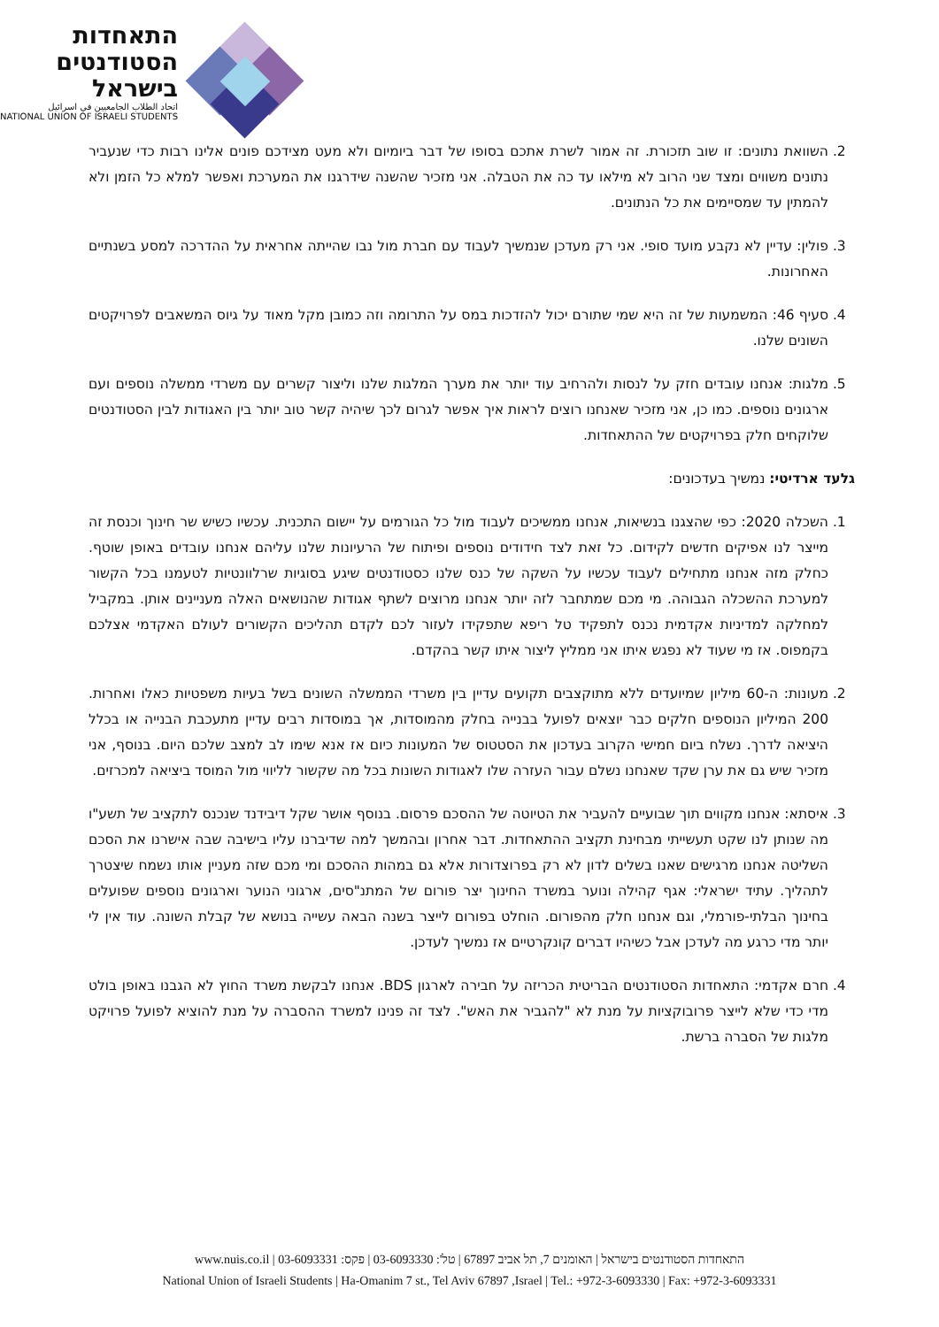התאחדות
הסטודנטים
בישראל
اتحاد الطلاب الجامعيين في اسرائيل
NATIONAL UNION OF ISRAELI STUDENTS
2. השוואת נתונים: זו שוב תזכורת. זה אמור לשרת אתכם בסופו של דבר ביומיום ולא מעט מצידכם פונים אלינו רבות כדי שנעביר נתונים משווים ומצד שני הרוב לא מילאו עד כה את הטבלה. אני מזכיר שהשנה שידרגנו את המערכת ואפשר למלא כל הזמן ולא להמתין עד שמסיימים את כל הנתונים.
3. פולין: עדיין לא נקבע מועד סופי. אני רק מעדכן שנמשיך לעבוד עם חברת מול נבו שהייתה אחראית על ההדרכה למסע בשנתיים האחרונות.
4. סעיף 46: המשמעות של זה היא שמי שתורם יכול להזדכות במס על התרומה וזה כמובן מקל מאוד על גיוס המשאבים לפרויקטים השונים שלנו.
5. מלגות: אנחנו עובדים חזק על לנסות ולהרחיב עוד יותר את מערך המלגות שלנו וליצור קשרים עם משרדי ממשלה נוספים ועם ארגונים נוספים. כמו כן, אני מזכיר שאנחנו רוצים לראות איך אפשר לגרום לכך שיהיה קשר טוב יותר בין האגודות לבין הסטודנטים שלוקחים חלק בפרויקטים של ההתאחדות.
גלעד ארדיטי: נמשיך בעדכונים:
1. השכלה 2020: כפי שהצגנו בנשיאות, אנחנו ממשיכים לעבוד מול כל הגורמים על יישום התכנית. עכשיו כשיש שר חינוך וכנסת זה מייצר לנו אפיקים חדשים לקידום. כל זאת לצד חידודים נוספים ופיתוח של הרעיונות שלנו עליהם אנחנו עובדים באופן שוטף. כחלק מזה אנחנו מתחילים לעבוד עכשיו על השקה של כנס שלנו כסטודנטים שיגע בסוגיות שרלוונטיות לטעמנו בכל הקשור למערכת ההשכלה הגבוהה. מי מכם שמתחבר לזה יותר אנחנו מרוצים לשתף אגודות שהנושאים האלה מעניינים אותן. במקביל למחלקה למדיניות אקדמית נכנס לתפקיד טל ריפא שתפקידו לעזור לכם לקדם תהליכים הקשורים לעולם האקדמי אצלכם בקמפוס. אז מי שעוד לא נפגש איתו אני ממליץ ליצור איתו קשר בהקדם.
2. מעונות: ה-60 מיליון שמיועדים ללא מתוקצבים תקועים עדיין בין משרדי הממשלה השונים בשל בעיות משפטיות כאלו ואחרות. 200 המיליון הנוספים חלקים כבר יוצאים לפועל בבנייה בחלק מהמוסדות, אך במוסדות רבים עדיין מתעכבת הבנייה או בכלל היציאה לדרך. נשלח ביום חמישי הקרוב בעדכון את הסטטוס של המעונות כיום אז אנא שימו לב למצב שלכם היום. בנוסף, אני מזכיר שיש גם את ערן שקד שאנחנו נשלם עבור העזרה שלו לאגודות השונות בכל מה שקשור לליווי מול המוסד ביציאה למכרזים.
3. איסתא: אנחנו מקווים תוך שבועיים להעביר את הטיוטה של ההסכם פרסום. בנוסף אושר שקל דיבידנד שנכנס לתקציב של תשע"ו מה שנותן לנו שקט תעשייתי מבחינת תקציב ההתאחדות. דבר אחרון ובהמשך למה שדיברנו עליו בישיבה שבה אישרנו את הסכם השליטה אנחנו מרגישים שאנו בשלים לדון לא רק בפרוצדורות אלא גם במהות ההסכם ומי מכם שזה מעניין אותו נשמח שיצטרך לתהליך. עתיד ישראלי: אגף קהילה ונוער במשרד החינוך יצר פורום של המתנ"סים, ארגוני הנוער וארגונים נוספים שפועלים בחינוך הבלתי-פורמלי, וגם אנחנו חלק מהפורום. הוחלט בפורום לייצר בשנה הבאה עשייה בנושא של קבלת השונה. עוד אין לי יותר מדי כרגע מה לעדכן אבל כשיהיו דברים קונקרטיים אז נמשיך לעדכן.
4. חרם אקדמי: התאחדות הסטודנטים הבריטית הכריזה על חבירה לארגון BDS. אנחנו לבקשת משרד החוץ לא הגבנו באופן בולט מדי כדי שלא לייצר פרובוקציות על מנת לא "להגביר את האש". לצד זה פנינו למשרד ההסברה על מנת להוציא לפועל פרויקט מלגות של הסברה ברשת.
התאחדות הסטודנטים בישראל | האומנים 7, תל אביב 67897 | טל': 03-6093330 | פקס: 03-6093331 | www.nuis.co.il
National Union of Israeli Students | Ha-Omanim 7 st., Tel Aviv 67897 ,Israel | Tel.: +972-3-6093330 | Fax: +972-3-6093331